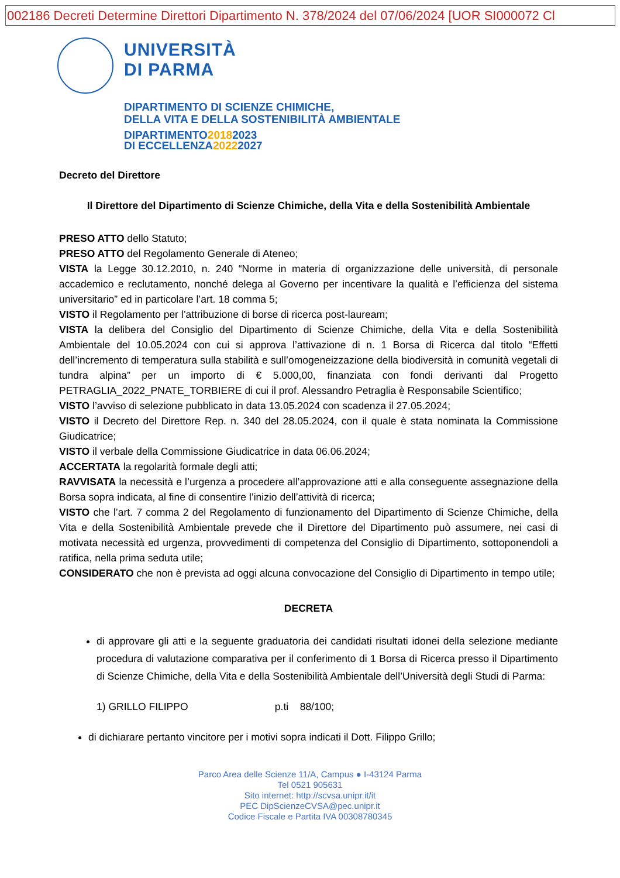002186 Decreti Determine Direttori Dipartimento N. 378/2024 del 07/06/2024 [UOR SI000072 Cl
UNIVERSITÀ
DI PARMA
DIPARTIMENTO DI SCIENZE CHIMICHE,
DELLA VITA E DELLA SOSTENIBILITÀ AMBIENTALE
DIPARTIMENTO20182023
DI ECCELLENZA20222027
Decreto del Direttore
Il Direttore del Dipartimento di Scienze Chimiche, della Vita e della Sostenibilità Ambientale
PRESO ATTO dello Statuto;
PRESO ATTO del Regolamento Generale di Ateneo;
VISTA la Legge 30.12.2010, n. 240 “Norme in materia di organizzazione delle università, di personale accademico e reclutamento, nonché delega al Governo per incentivare la qualità e l’efficienza del sistema universitario” ed in particolare l’art. 18 comma 5;
VISTO il Regolamento per l’attribuzione di borse di ricerca post-lauream;
VISTA la delibera del Consiglio del Dipartimento di Scienze Chimiche, della Vita e della Sostenibilità Ambientale del 10.05.2024 con cui si approva l’attivazione di n. 1 Borsa di Ricerca dal titolo “Effetti dell’incremento di temperatura sulla stabilità e sull’omogeneizzazione della biodiversità in comunità vegetali di tundra alpina” per un importo di € 5.000,00, finanziata con fondi derivanti dal Progetto PETRAGLIA_2022_PNATE_TORBIERE di cui il prof. Alessandro Petraglia è Responsabile Scientifico;
VISTO l’avviso di selezione pubblicato in data 13.05.2024 con scadenza il 27.05.2024;
VISTO il Decreto del Direttore Rep. n. 340 del 28.05.2024, con il quale è stata nominata la Commissione Giudicatrice;
VISTO il verbale della Commissione Giudicatrice in data 06.06.2024;
ACCERTATA la regolarità formale degli atti;
RAVVISATA la necessità e l’urgenza a procedere all’approvazione atti e alla conseguente assegnazione della Borsa sopra indicata, al fine di consentire l’inizio dell’attività di ricerca;
VISTO che l’art. 7 comma 2 del Regolamento di funzionamento del Dipartimento di Scienze Chimiche, della Vita e della Sostenibilità Ambientale prevede che il Direttore del Dipartimento può assumere, nei casi di motivata necessità ed urgenza, provvedimenti di competenza del Consiglio di Dipartimento, sottoponendoli a ratifica, nella prima seduta utile;
CONSIDERATO che non è prevista ad oggi alcuna convocazione del Consiglio di Dipartimento in tempo utile;
DECRETA
di approvare gli atti e la seguente graduatoria dei candidati risultati idonei della selezione mediante procedura di valutazione comparativa per il conferimento di 1 Borsa di Ricerca presso il Dipartimento di Scienze Chimiche, della Vita e della Sostenibilità Ambientale dell’Università degli Studi di Parma:
1) GRILLO FILIPPO p.ti 88/100;
di dichiarare pertanto vincitore per i motivi sopra indicati il Dott. Filippo Grillo;
Parco Area delle Scienze 11/A, Campus ● I-43124 Parma
Tel 0521 905631
Sito internet: http://scvsa.unipr.it/it
PEC DipScienzeCVSA@pec.unipr.it
Codice Fiscale e Partita IVA 00308780345